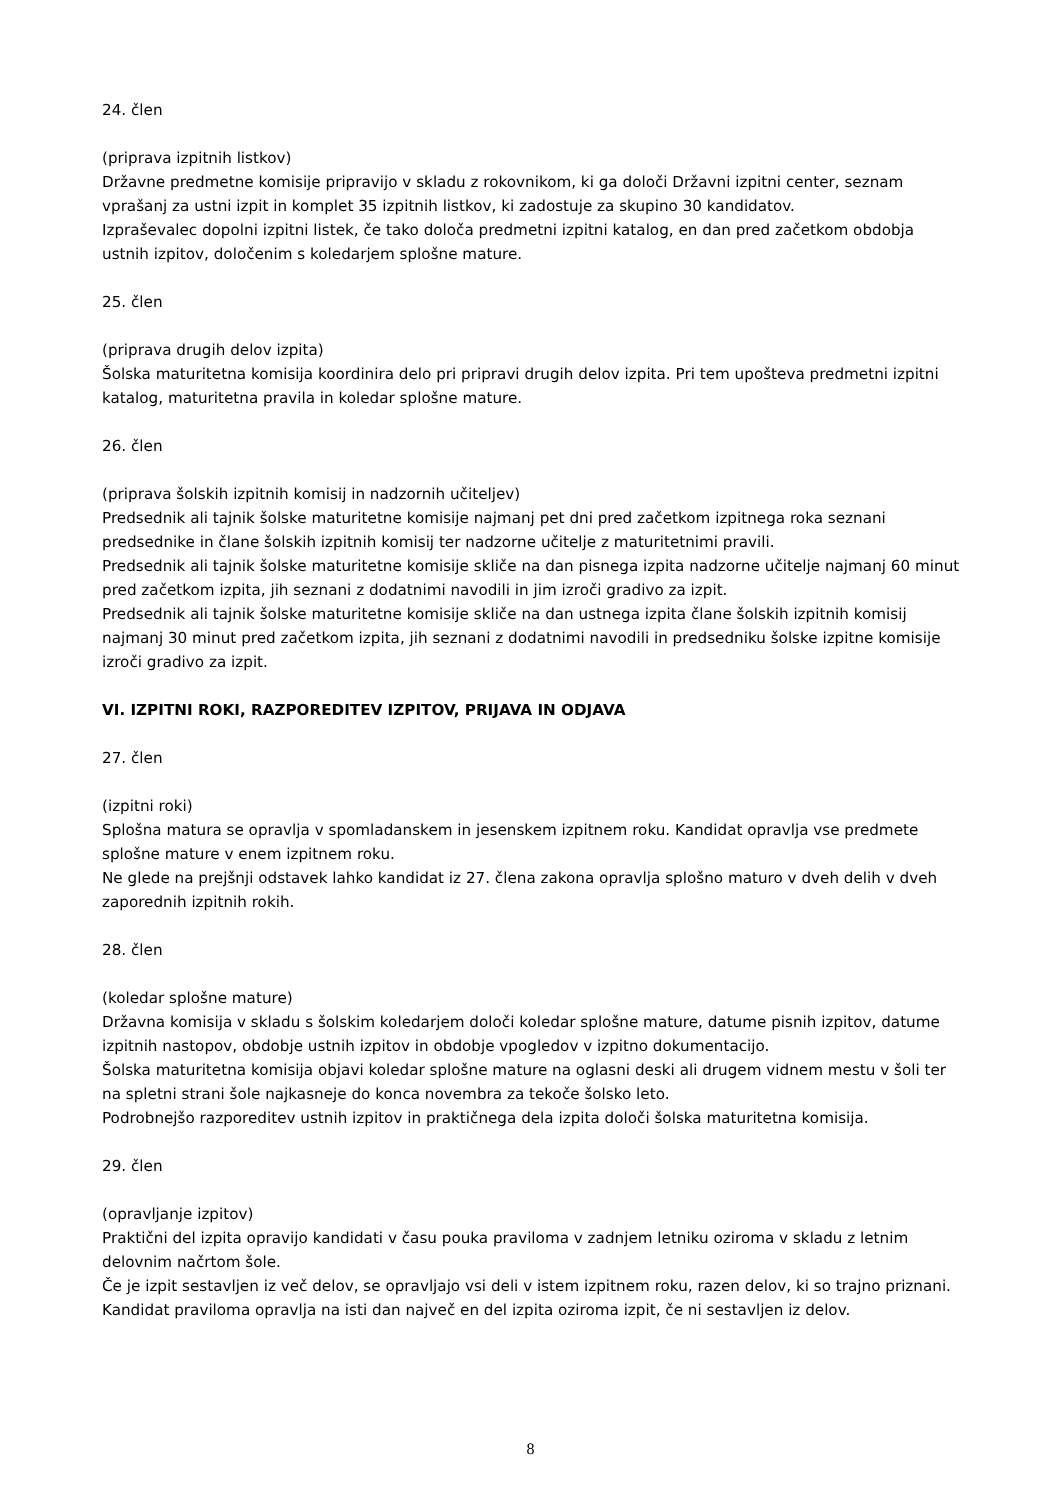24. člen
(priprava izpitnih listkov)
Državne predmetne komisije pripravijo v skladu z rokovnikom, ki ga določi Državni izpitni center, seznam vprašanj za ustni izpit in komplet 35 izpitnih listkov, ki zadostuje za skupino 30 kandidatov.
Izpraševalec dopolni izpitni listek, če tako določa predmetni izpitni katalog, en dan pred začetkom obdobja ustnih izpitov, določenim s koledarjem splošne mature.
25. člen
(priprava drugih delov izpita)
Šolska maturitetna komisija koordinira delo pri pripravi drugih delov izpita. Pri tem upošteva predmetni izpitni katalog, maturitetna pravila in koledar splošne mature.
26. člen
(priprava šolskih izpitnih komisij in nadzornih učiteljev)
Predsednik ali tajnik šolske maturitetne komisije najmanj pet dni pred začetkom izpitnega roka seznani predsednike in člane šolskih izpitnih komisij ter nadzorne učitelje z maturitetnimi pravili.
Predsednik ali tajnik šolske maturitetne komisije skliče na dan pisnega izpita nadzorne učitelje najmanj 60 minut pred začetkom izpita, jih seznani z dodatnimi navodili in jim izroči gradivo za izpit.
Predsednik ali tajnik šolske maturitetne komisije skliče na dan ustnega izpita člane šolskih izpitnih komisij najmanj 30 minut pred začetkom izpita, jih seznani z dodatnimi navodili in predsedniku šolske izpitne komisije izroči gradivo za izpit.
VI. IZPITNI ROKI, RAZPOREDITEV IZPITOV, PRIJAVA IN ODJAVA
27. člen
(izpitni roki)
Splošna matura se opravlja v spomladanskem in jesenskem izpitnem roku. Kandidat opravlja vse predmete splošne mature v enem izpitnem roku.
Ne glede na prejšnji odstavek lahko kandidat iz 27. člena zakona opravlja splošno maturo v dveh delih v dveh zaporednih izpitnih rokih.
28. člen
(koledar splošne mature)
Državna komisija v skladu s šolskim koledarjem določi koledar splošne mature, datume pisnih izpitov, datume izpitnih nastopov, obdobje ustnih izpitov in obdobje vpogledov v izpitno dokumentacijo.
Šolska maturitetna komisija objavi koledar splošne mature na oglasni deski ali drugem vidnem mestu v šoli ter na spletni strani šole najkasneje do konca novembra za tekoče šolsko leto.
Podrobnejšo razporeditev ustnih izpitov in praktičnega dela izpita določi šolska maturitetna komisija.
29. člen
(opravljanje izpitov)
Praktični del izpita opravijo kandidati v času pouka praviloma v zadnjem letniku oziroma v skladu z letnim delovnim načrtom šole.
Če je izpit sestavljen iz več delov, se opravljajo vsi deli v istem izpitnem roku, razen delov, ki so trajno priznani.
Kandidat praviloma opravlja na isti dan največ en del izpita oziroma izpit, če ni sestavljen iz delov.
8